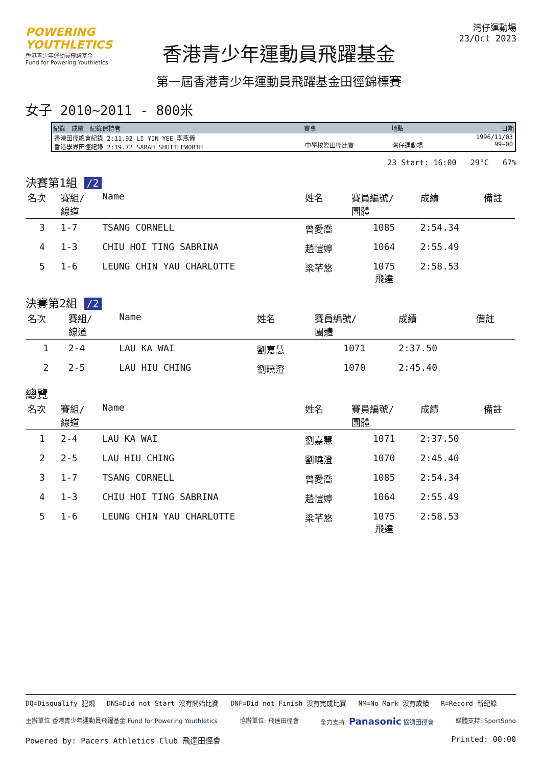POWERING YOUTHLETICS
香港青少年運動員飛躍基金
Fund for Powering Youthletics
香港青少年運動員飛躍基金
第一屆香港青少年運動員飛躍基金田徑錦標賽
灣仔運動場
23/Oct 2023
女子 2010~2011 - 800米
| 紀錄 成績 紀錄保持者 | 賽事 | 地點 | 日期 |
| --- | --- | --- | --- |
| 香港田徑總會紀錄 2:11.92 LI YIN YEE 李燕儀 香港學界田徑紀錄 2:19.72 SARAH SHUTTLEWORTH | 中學校際田徑比賽 | 灣仔運動場 | 1996/11/03 99~00 |
23 Start: 16:00 29°C 67%
決賽第1組 /2
| 名次 | 賽組/ 線道 | Name | 姓名 | 賽員編號/ 團體 | 成績 | 備註 |
| --- | --- | --- | --- | --- | --- | --- |
| 3 | 1-7 | TSANG CORNELL | 曾愛喬 | 1085 | 2:54.34 | |
| 4 | 1-3 | CHIU HOI TING SABRINA | 趙愷婷 | 1064 | 2:55.49 | |
| 5 | 1-6 | LEUNG CHIN YAU CHARLOTTE | 梁芊悠 | 1075 飛達 | 2:58.53 | |
決賽第2組 /2
| 名次 | 賽組/ 線道 | Name | 姓名 | 賽員編號/ 團體 | 成績 | 備註 |
| --- | --- | --- | --- | --- | --- | --- |
| 1 | 2-4 | LAU KA WAI | 劉嘉慧 | 1071 | 2:37.50 | |
| 2 | 2-5 | LAU HIU CHING | 劉曉澄 | 1070 | 2:45.40 | |
總覽
| 名次 | 賽組/ 線道 | Name | 姓名 | 賽員編號/ 團體 | 成績 | 備註 |
| --- | --- | --- | --- | --- | --- | --- |
| 1 | 2-4 | LAU KA WAI | 劉嘉慧 | 1071 | 2:37.50 | |
| 2 | 2-5 | LAU HIU CHING | 劉曉澄 | 1070 | 2:45.40 | |
| 3 | 1-7 | TSANG CORNELL | 曾愛喬 | 1085 | 2:54.34 | |
| 4 | 1-3 | CHIU HOI TING SABRINA | 趙愷婷 | 1064 | 2:55.49 | |
| 5 | 1-6 | LEUNG CHIN YAU CHARLOTTE | 梁芊悠 | 1075 飛達 | 2:58.53 | |
DQ=Disqualify 犯規 DNS=Did not Start 沒有開始比賽 DNF=Did not Finish 沒有完成比賽 NM=No Mark 沒有成績 R=Record 新紀錄
主辦單位 香港青少年運動員飛躍基金 Fund for Powering Youthletics 協辦單位: 飛達田徑會 全力支持: Panasonic 協調田徑會 媒體支持: SportSoho
Powered by: Pacers Athletics Club 飛達田徑會 Printed: 00:00